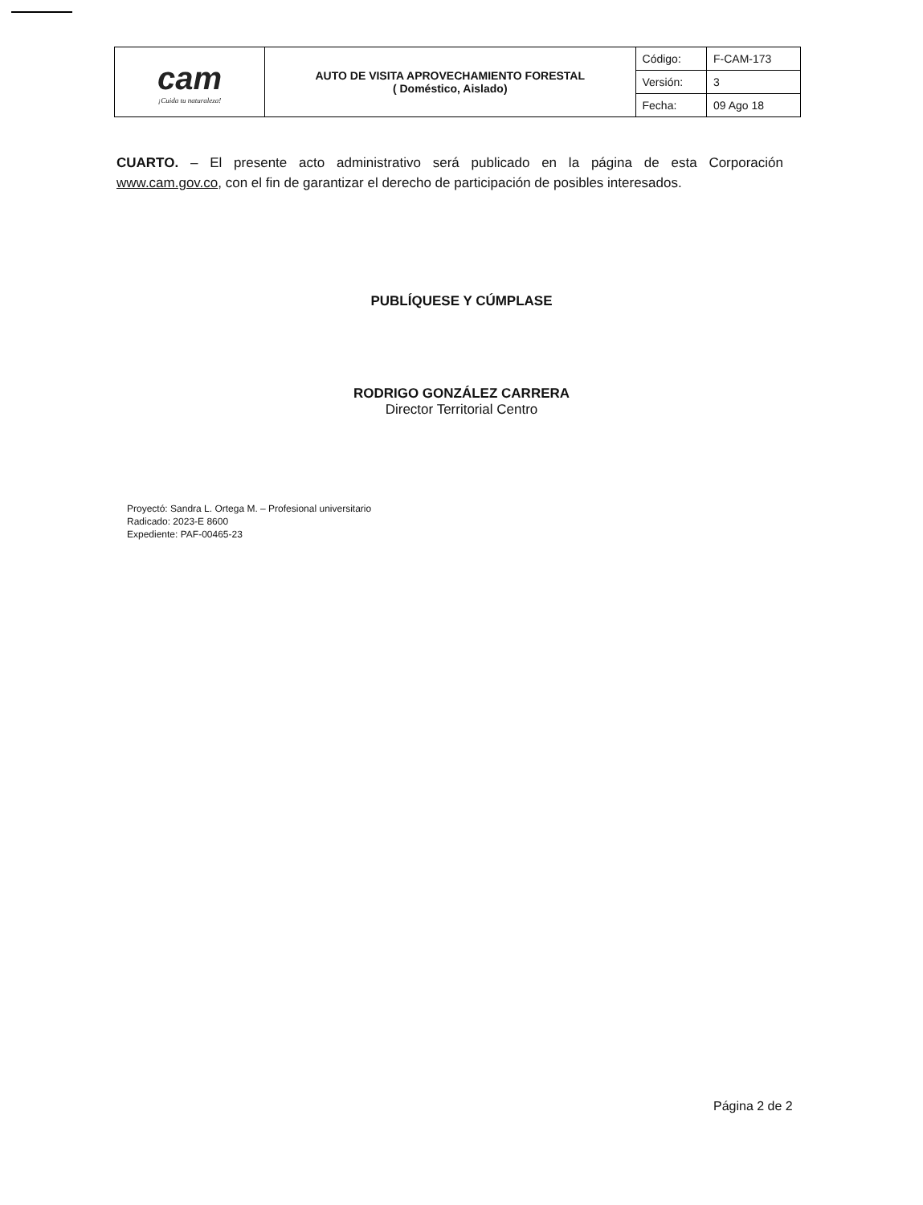| cam ¡Cuida tu naturaleza! | AUTO DE VISITA APROVECHAMIENTO FORESTAL ( Doméstico, Aislado) | Código: | F-CAM-173 |
| | | Versión: | 3 |
| | | Fecha: | 09 Ago 18 |
CUARTO. – El presente acto administrativo será publicado en la página de esta Corporación www.cam.gov.co, con el fin de garantizar el derecho de participación de posibles interesados.
PUBLÍQUESE Y CÚMPLASE
RODRIGO GONZÁLEZ CARRERA
Director Territorial Centro
Proyectó: Sandra L. Ortega M. – Profesional universitario
Radicado: 2023-E 8600
Expediente: PAF-00465-23
Página 2 de 2